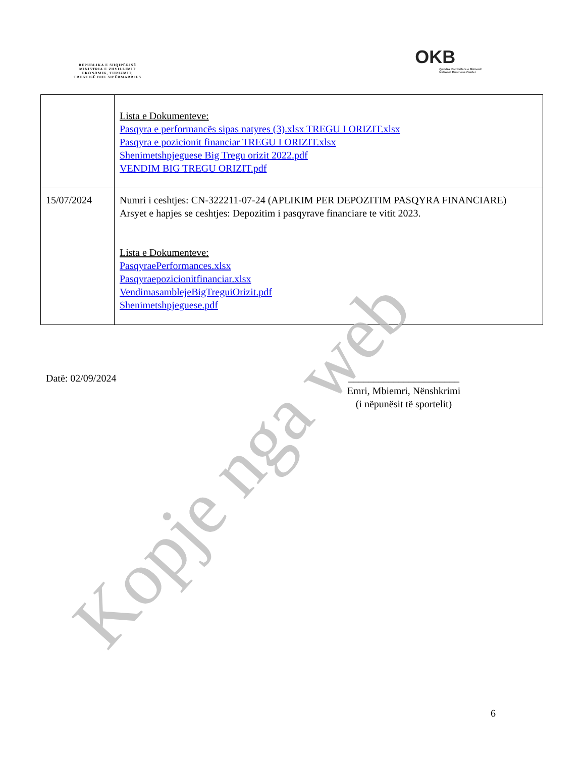REPUBLIKA E SHQIPËRISË
MINISTRIA E ZHVILLIMIT
EKONOMIK, TURIZMIT,
TREGTISË DHE SIPËRMARRJES
OKB
Qendra Kombëtare e Biznesit
National Business Center
| | Lista e Dokumenteve: Pasqyra e performancës sipas natyres (3).xlsx TREGU I ORIZIT.xlsx Pasqyra e pozicionit financiar TREGU I ORIZIT.xlsx Shenimetshpjeguese Big Tregu orizit 2022.pdf VENDIM BIG TREGU ORIZIT.pdf |
| 15/07/2024 | Numri i ceshtjes: CN-322211-07-24 (APLIKIM PER DEPOZITIM PASQYRA FINANCIARE) Arsyet e hapjes se ceshtjes: Depozitim i pasqyrave financiare te vitit 2023. Lista e Dokumenteve: PasqyraePerformances.xlsx Pasqyraepozicionitfinanciar.xlsx VendimasamblejeBigTreguiOrizit.pdf Shenimetshpjeguese.pdf |
Datë: 02/09/2024
______________________
Emri, Mbiemri, Nënshkrimi
(i nëpunësit të sportelit)
6
Kopje nga web